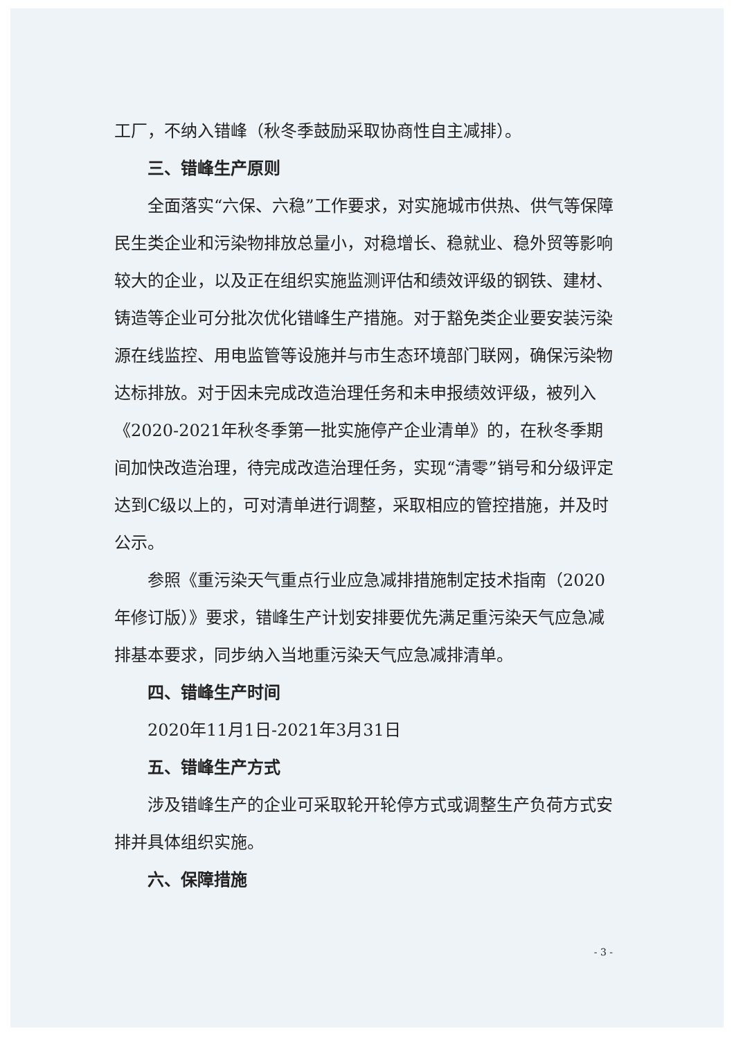工厂，不纳入错峰（秋冬季鼓励采取协商性自主减排）。
三、错峰生产原则
全面落实“六保、六稳”工作要求，对实施城市供热、供气等保障民生类企业和污染物排放总量小，对稳增长、稳就业、稳外贸等影响较大的企业，以及正在组织实施监测评估和绩效评级的钢铁、建材、铸造等企业可分批次优化错峰生产措施。对于豁免类企业要安装污染源在线监控、用电监管等设施并与市生态环境部门联网，确保污染物达标排放。对于因未完成改造治理任务和未申报绩效评级，被列入《2020-2021年秋冬季第一批实施停产企业清单》的，在秋冬季期间加快改造治理，待完成改造治理任务，实现“清零”销号和分级评定达到C级以上的，可对清单进行调整，采取相应的管控措施，并及时公示。
参照《重污染天气重点行业应急减排措施制定技术指南（2020年修订版）》要求，错峰生产计划安排要优先满足重污染天气应急减排基本要求，同步纳入当地重污染天气应急减排清单。
四、错峰生产时间
2020年11月1日-2021年3月31日
五、错峰生产方式
涉及错峰生产的企业可采取轮开轮停方式或调整生产负荷方式安排并具体组织实施。
六、保障措施
- 3 -